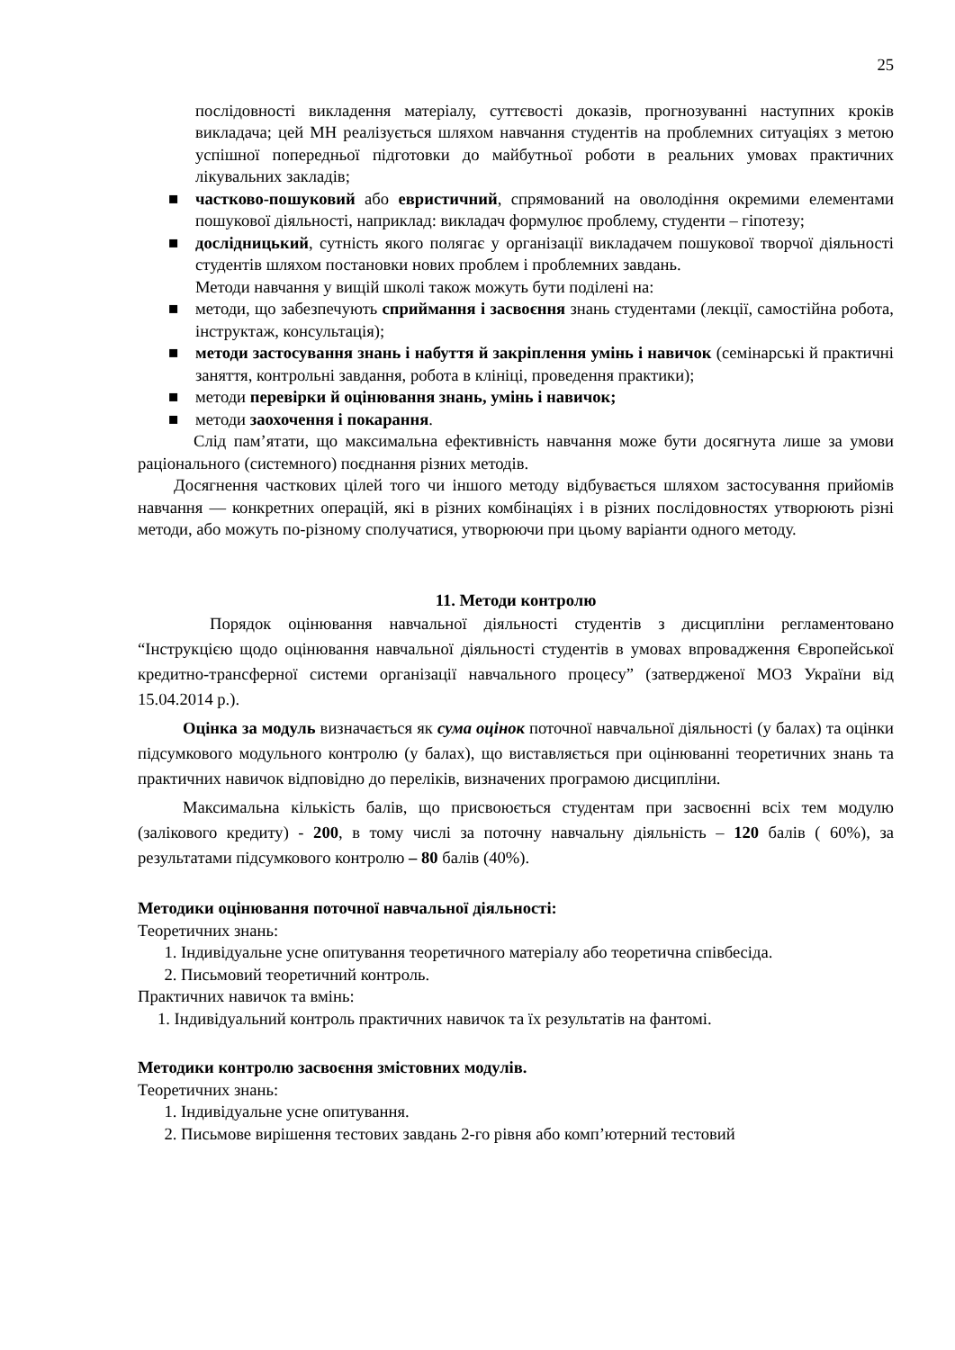25
послідовності викладення матеріалу, суттєвості доказів, прогнозуванні наступних кроків викладача; цей МН реалізується шляхом навчання студентів на проблемних ситуаціях з метою успішної попередньої підготовки до майбутньої роботи в реальних умовах практичних лікувальних закладів;
■ частково-пошуковий або евристичний, спрямований на оволодіння окремими елементами пошукової діяльності, наприклад: викладач формулює проблему, студенти – гіпотезу;
■ дослідницький, сутність якого полягає у організації викладачем пошукової творчої діяльності студентів шляхом постановки нових проблем і проблемних завдань.
Методи навчання у вищій школі також можуть бути поділені на:
■ методи, що забезпечують сприймання і засвоєння знань студентами (лекції, самостійна робота, інструктаж, консультація);
■ методи застосування знань і набуття й закріплення умінь і навичок (семінарські й практичні заняття, контрольні завдання, робота в клініці, проведення практики);
■ методи перевірки й оцінювання знань, умінь і навичок;
■ методи заохочення і покарання.
Слід пам’ятати, що максимальна ефективність навчання може бути досягнута лише за умови раціонального (системного) поєднання різних методів.
Досягнення часткових цілей того чи іншого методу відбувається шляхом застосування прийомів навчання — конкретних операцій, які в різних комбінаціях і в різних послідовностях утворюють різні методи, або можуть по-різному сполучатися, утворюючи при цьому варіанти одного методу.
11. Методи контролю
Порядок оцінювання навчальної діяльності студентів з дисципліни регламентовано “Інструкцією щодо оцінювання навчальної діяльності студентів в умовах впровадження Європейської кредитно-трансферної системи організації навчального процесу” (затвердженої МОЗ України від 15.04.2014 р.).
Оцінка за модуль визначається як сума оцінок поточної навчальної діяльності (у балах) та оцінки підсумкового модульного контролю (у балах), що виставляється при оцінюванні теоретичних знань та практичних навичок відповідно до переліків, визначених програмою дисципліни.
Максимальна кількість балів, що присвоюється студентам при засвоєнні всіх тем модулю (залікового кредиту) - 200, в тому числі за поточну навчальну діяльність – 120 балів ( 60%), за результатами підсумкового контролю – 80 балів (40%).
Методики оцінювання поточної навчальної діяльності:
Теоретичних знань:
1. Індивідуальне усне опитування теоретичного матеріалу або теоретична співбесіда.
2. Письмовий теоретичний контроль.
Практичних навичок та вмінь:
1. Індивідуальний контроль практичних навичок та їх результатів на фантомі.
Методики контролю засвоєння змістовних модулів.
Теоретичних знань:
1. Індивідуальне усне опитування.
2. Письмове вирішення тестових завдань 2-го рівня або комп’ютерний тестовий